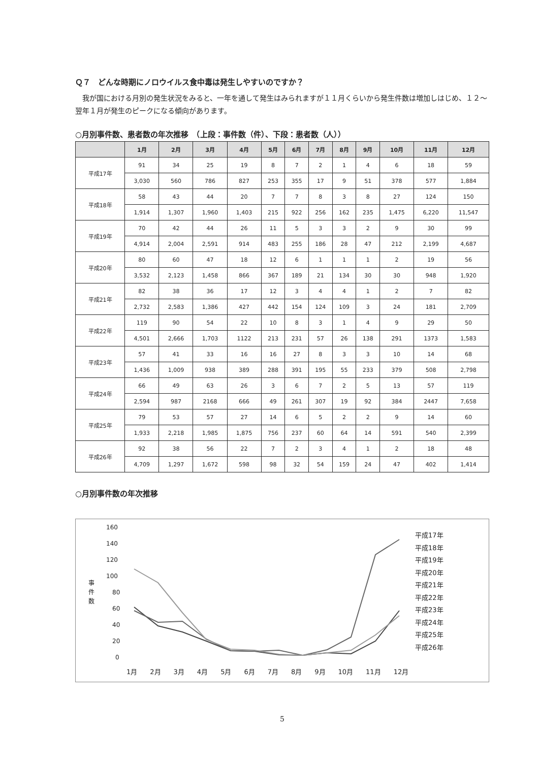Ｑ７　どんな時期にノロウイルス食中毒は発生しやすいのですか？
　我が国における月別の発生状況をみると、一年を通して発生はみられますが１１月くらいから発生件数は増加しはじめ、１２～翌年１月が発生のピークになる傾向があります。
○月別事件数、患者数の年次推移　（上段：事件数（件）、下段：患者数（人））
| | 1月 | 2月 | 3月 | 4月 | 5月 | 6月 | 7月 | 8月 | 9月 | 10月 | 11月 | 12月 |
| --- | --- | --- | --- | --- | --- | --- | --- | --- | --- | --- | --- | --- |
| 平成17年 | 91 | 34 | 25 | 19 | 8 | 7 | 2 | 1 | 4 | 6 | 18 | 59 |
| | 3,030 | 560 | 786 | 827 | 253 | 355 | 17 | 9 | 51 | 378 | 577 | 1,884 |
| 平成18年 | 58 | 43 | 44 | 20 | 7 | 7 | 8 | 3 | 8 | 27 | 124 | 150 |
| | 1,914 | 1,307 | 1,960 | 1,403 | 215 | 922 | 256 | 162 | 235 | 1,475 | 6,220 | 11,547 |
| 平成19年 | 70 | 42 | 44 | 26 | 11 | 5 | 3 | 3 | 2 | 9 | 30 | 99 |
| | 4,914 | 2,004 | 2,591 | 914 | 483 | 255 | 186 | 28 | 47 | 212 | 2,199 | 4,687 |
| 平成20年 | 80 | 60 | 47 | 18 | 12 | 6 | 1 | 1 | 1 | 2 | 19 | 56 |
| | 3,532 | 2,123 | 1,458 | 866 | 367 | 189 | 21 | 134 | 30 | 30 | 948 | 1,920 |
| 平成21年 | 82 | 38 | 36 | 17 | 12 | 3 | 4 | 4 | 1 | 2 | 7 | 82 |
| | 2,732 | 2,583 | 1,386 | 427 | 442 | 154 | 124 | 109 | 3 | 24 | 181 | 2,709 |
| 平成22年 | 119 | 90 | 54 | 22 | 10 | 8 | 3 | 1 | 4 | 9 | 29 | 50 |
| | 4,501 | 2,666 | 1,703 | 1122 | 213 | 231 | 57 | 26 | 138 | 291 | 1373 | 1,583 |
| 平成23年 | 57 | 41 | 33 | 16 | 16 | 27 | 8 | 3 | 3 | 10 | 14 | 68 |
| | 1,436 | 1,009 | 938 | 389 | 288 | 391 | 195 | 55 | 233 | 379 | 508 | 2,798 |
| 平成24年 | 66 | 49 | 63 | 26 | 3 | 6 | 7 | 2 | 5 | 13 | 57 | 119 |
| | 2,594 | 987 | 2168 | 666 | 49 | 261 | 307 | 19 | 92 | 384 | 2447 | 7,658 |
| 平成25年 | 79 | 53 | 57 | 27 | 14 | 6 | 5 | 2 | 2 | 9 | 14 | 60 |
| | 1,933 | 2,218 | 1,985 | 1,875 | 756 | 237 | 60 | 64 | 14 | 591 | 540 | 2,399 |
| 平成26年 | 92 | 38 | 56 | 22 | 7 | 2 | 3 | 4 | 1 | 2 | 18 | 48 |
| | 4,709 | 1,297 | 1,672 | 598 | 98 | 32 | 54 | 159 | 24 | 47 | 402 | 1,414 |
○月別事件数の年次推移
160
140
120
100
80
60
40
20
0
事
件
数
平成17年
平成18年
平成19年
平成20年
平成21年
平成22年
平成23年
平成24年
平成25年
平成26年
1月 2月 3月 4月 5月 6月 7月 8月 9月 10月 11月 12月
5